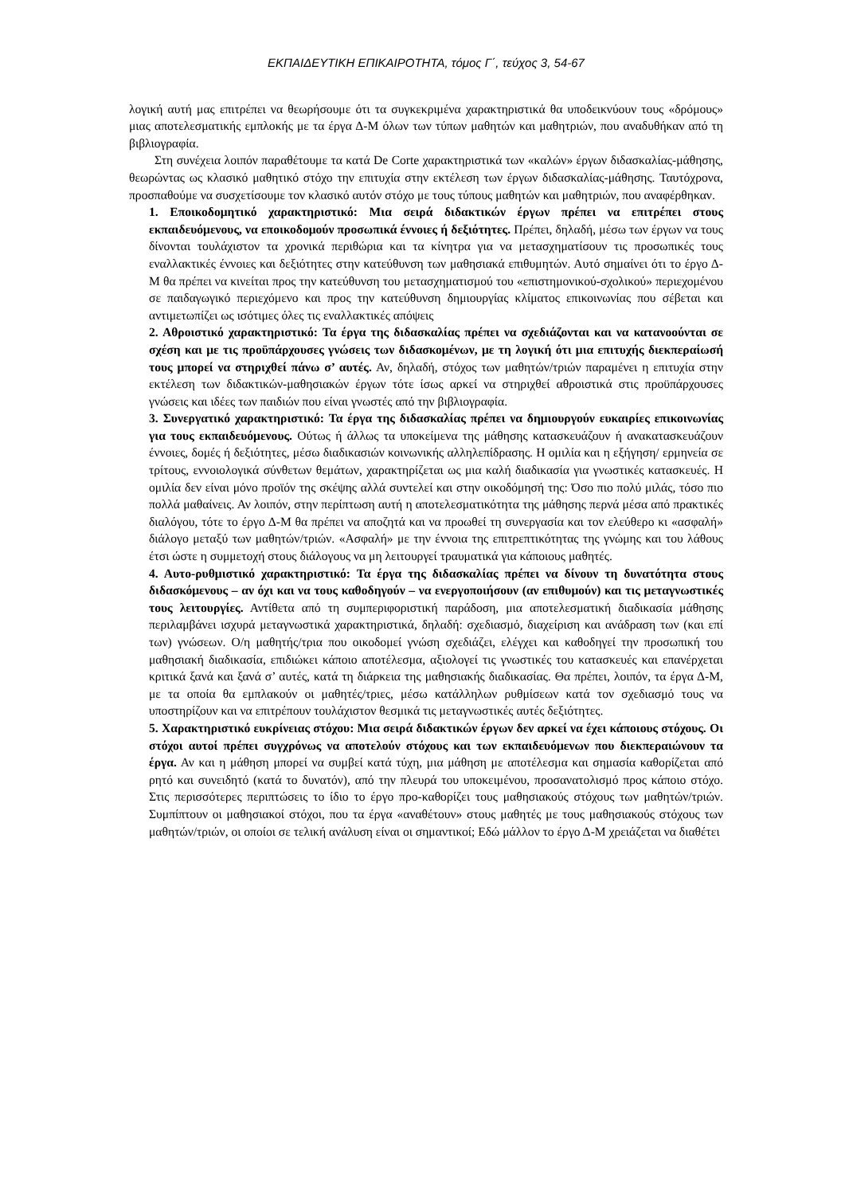ΕΚΠΑΙΔΕΥΤΙΚΗ ΕΠΙΚΑΙΡΟΤΗΤΑ, τόμος Γ΄, τεύχος 3, 54-67
λογική αυτή μας επιτρέπει να θεωρήσουμε ότι τα συγκεκριμένα χαρακτηριστικά θα υποδεικνύουν τους «δρόμους» μιας αποτελεσματικής εμπλοκής με τα έργα Δ-Μ όλων των τύπων μαθητών και μαθητριών, που αναδυθήκαν από τη βιβλιογραφία.
Στη συνέχεια λοιπόν παραθέτουμε τα κατά De Corte χαρακτηριστικά των «καλών» έργων διδασκαλίας-μάθησης, θεωρώντας ως κλασικό μαθητικό στόχο την επιτυχία στην εκτέλεση των έργων διδασκαλίας-μάθησης. Ταυτόχρονα, προσπαθούμε να συσχετίσουμε τον κλασικό αυτόν στόχο με τους τύπους μαθητών και μαθητριών, που αναφέρθηκαν.
1. Εποικοδομητικό χαρακτηριστικό: Μια σειρά διδακτικών έργων πρέπει να επιτρέπει στους εκπαιδευόμενους, να εποικοδομούν προσωπικά έννοιες ή δεξιότητες. Πρέπει, δηλαδή, μέσω των έργων να τους δίνονται τουλάχιστον τα χρονικά περιθώρια και τα κίνητρα για να μετασχηματίσουν τις προσωπικές τους εναλλακτικές έννοιες και δεξιότητες στην κατεύθυνση των μαθησιακά επιθυμητών. Αυτό σημαίνει ότι το έργο Δ-Μ θα πρέπει να κινείται προς την κατεύθυνση του μετασχηματισμού του «επιστημονικού-σχολικού» περιεχομένου σε παιδαγωγικό περιεχόμενο και προς την κατεύθυνση δημιουργίας κλίματος επικοινωνίας που σέβεται και αντιμετωπίζει ως ισότιμες όλες τις εναλλακτικές απόψεις
2. Αθροιστικό χαρακτηριστικό: Τα έργα της διδασκαλίας πρέπει να σχεδιάζονται και να κατανοούνται σε σχέση και με τις προϋπάρχουσες γνώσεις των διδασκομένων, με τη λογική ότι μια επιτυχής διεκπεραίωσή τους μπορεί να στηριχθεί πάνω σ’ αυτές. Αν, δηλαδή, στόχος των μαθητών/τριών παραμένει η επιτυχία στην εκτέλεση των διδακτικών-μαθησιακών έργων τότε ίσως αρκεί να στηριχθεί αθροιστικά στις προϋπάρχουσες γνώσεις και ιδέες των παιδιών που είναι γνωστές από την βιβλιογραφία.
3. Συνεργατικό χαρακτηριστικό: Τα έργα της διδασκαλίας πρέπει να δημιουργούν ευκαιρίες επικοινωνίας για τους εκπαιδευόμενους. Ούτως ή άλλως τα υποκείμενα της μάθησης κατασκευάζουν ή ανακατασκευάζουν έννοιες, δομές ή δεξιότητες, μέσω διαδικασιών κοινωνικής αλληλεπίδρασης. Η ομιλία και η εξήγηση/ ερμηνεία σε τρίτους, εννοιολογικά σύνθετων θεμάτων, χαρακτηρίζεται ως μια καλή διαδικασία για γνωστικές κατασκευές. Η ομιλία δεν είναι μόνο προϊόν της σκέψης αλλά συντελεί και στην οικοδόμησή της: Όσο πιο πολύ μιλάς, τόσο πιο πολλά μαθαίνεις. Αν λοιπόν, στην περίπτωση αυτή η αποτελεσματικότητα της μάθησης περνά μέσα από πρακτικές διαλόγου, τότε το έργο Δ-Μ θα πρέπει να αποζητά και να προωθεί τη συνεργασία και τον ελεύθερο κι «ασφαλή» διάλογο μεταξύ των μαθητών/τριών. «Ασφαλή» με την έννοια της επιτρεπτικότητας της γνώμης και του λάθους έτσι ώστε η συμμετοχή στους διάλογους να μη λειτουργεί τραυματικά για κάποιους μαθητές.
4. Αυτο-ρυθμιστικό χαρακτηριστικό: Τα έργα της διδασκαλίας πρέπει να δίνουν τη δυνατότητα στους διδασκόμενους – αν όχι και να τους καθοδηγούν – να ενεργοποιήσουν (αν επιθυμούν) και τις μεταγνωστικές τους λειτουργίες. Αντίθετα από τη συμπεριφοριστική παράδοση, μια αποτελεσματική διαδικασία μάθησης περιλαμβάνει ισχυρά μεταγνωστικά χαρακτηριστικά, δηλαδή: σχεδιασμό, διαχείριση και ανάδραση των (και επί των) γνώσεων. Ο/η μαθητής/τρια που οικοδομεί γνώση σχεδιάζει, ελέγχει και καθοδηγεί την προσωπική του μαθησιακή διαδικασία, επιδιώκει κάποιο αποτέλεσμα, αξιολογεί τις γνωστικές του κατασκευές και επανέρχεται κριτικά ξανά και ξανά σ’ αυτές, κατά τη διάρκεια της μαθησιακής διαδικασίας. Θα πρέπει, λοιπόν, τα έργα Δ-Μ, με τα οποία θα εμπλακούν οι μαθητές/τριες, μέσω κατάλληλων ρυθμίσεων κατά τον σχεδιασμό τους να υποστηρίζουν και να επιτρέπουν τουλάχιστον θεσμικά τις μεταγνωστικές αυτές δεξιότητες.
5. Χαρακτηριστικό ευκρίνειας στόχου: Μια σειρά διδακτικών έργων δεν αρκεί να έχει κάποιους στόχους. Οι στόχοι αυτοί πρέπει συγχρόνως να αποτελούν στόχους και των εκπαιδευόμενων που διεκπεραιώνουν τα έργα. Αν και η μάθηση μπορεί να συμβεί κατά τύχη, μια μάθηση με αποτέλεσμα και σημασία καθορίζεται από ρητό και συνειδητό (κατά το δυνατόν), από την πλευρά του υποκειμένου, προσανατολισμό προς κάποιο στόχο. Στις περισσότερες περιπτώσεις το ίδιο το έργο προ-καθορίζει τους μαθησιακούς στόχους των μαθητών/τριών. Συμπίπτουν οι μαθησιακοί στόχοι, που τα έργα «αναθέτουν» στους μαθητές με τους μαθησιακούς στόχους των μαθητών/τριών, οι οποίοι σε τελική ανάλυση είναι οι σημαντικοί; Εδώ μάλλον το έργο Δ-Μ χρειάζεται να διαθέτει